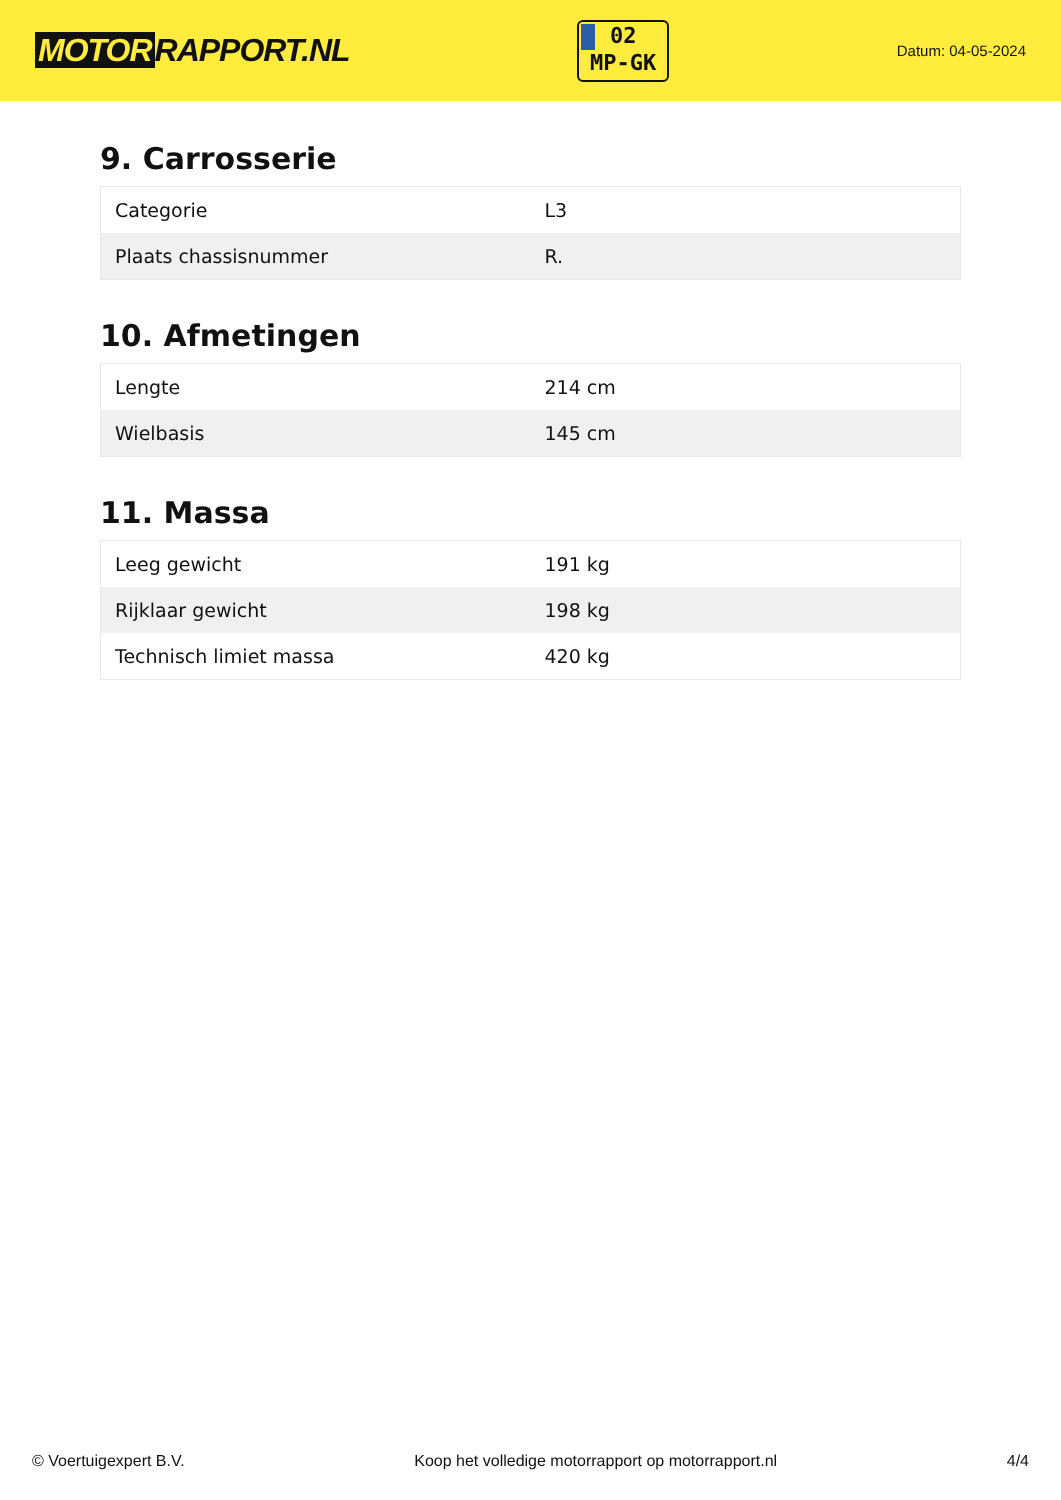MOTOR RAPPORT.NL
02
MP-GK
Datum: 04-05-2024
9. Carrosserie
| Categorie | L3 |
| Plaats chassisnummer | R. |
10. Afmetingen
| Lengte | 214 cm |
| Wielbasis | 145 cm |
11. Massa
| Leeg gewicht | 191 kg |
| Rijklaar gewicht | 198 kg |
| Technisch limiet massa | 420 kg |
© Voertuigexpert B.V. Koop het volledige motorrapport op motorrapport.nl 4/4